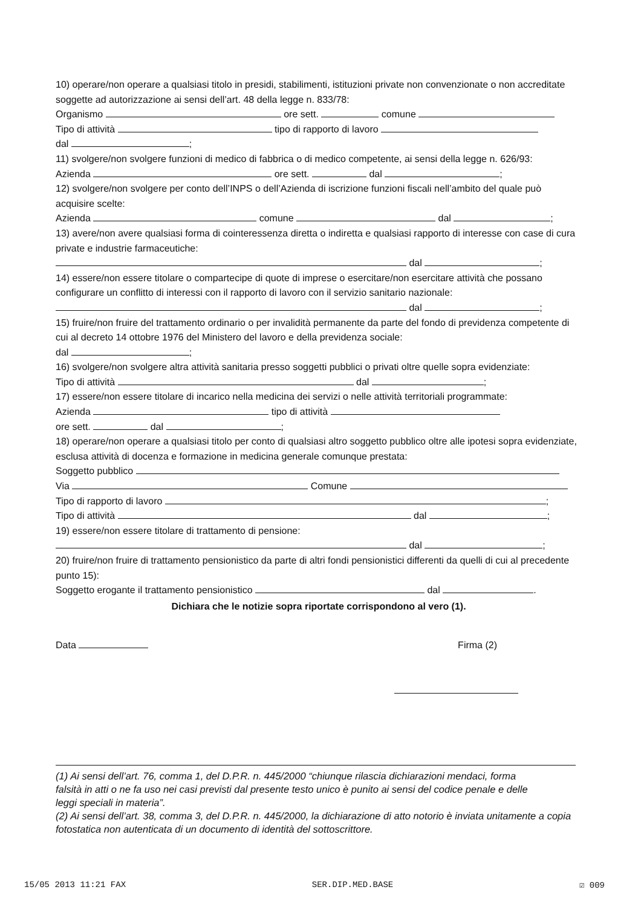10) operare/non operare a qualsiasi titolo in presidi, stabilimenti, istituzioni private non convenzionate o non accreditate soggette ad autorizzazione ai sensi dell’art. 48 della legge n. 833/78:
Organismo ore sett. comune
Tipo di attività tipo di rapporto di lavoro
dal ;
11) svolgere/non svolgere funzioni di medico di fabbrica o di medico competente, ai sensi della legge n. 626/93:
Azienda ore sett. dal ;
12) svolgere/non svolgere per conto dell’INPS o dell’Azienda di iscrizione funzioni fiscali nell’ambito del quale può acquisire scelte:
Azienda comune dal ;
13) avere/non avere qualsiasi forma di cointeressenza diretta o indiretta e qualsiasi rapporto di interesse con case di cura private e industrie farmaceutiche:
dal ;
14) essere/non essere titolare o compartecipe di quote di imprese o esercitare/non esercitare attività che possano configurare un conflitto di interessi con il rapporto di lavoro con il servizio sanitario nazionale:
dal ;
15) fruire/non fruire del trattamento ordinario o per invalidità permanente da parte del fondo di previdenza competente di cui al decreto 14 ottobre 1976 del Ministero del lavoro e della previdenza sociale:
dal ;
16) svolgere/non svolgere altra attività sanitaria presso soggetti pubblici o privati oltre quelle sopra evidenziate:
Tipo di attività dal ;
17) essere/non essere titolare di incarico nella medicina dei servizi o nelle attività territoriali programmate:
Azienda tipo di attività
ore sett. dal ;
18) operare/non operare a qualsiasi titolo per conto di qualsiasi altro soggetto pubblico oltre alle ipotesi sopra evidenziate, esclusa attività di docenza e formazione in medicina generale comunque prestata:
Soggetto pubblico
Via Comune
Tipo di rapporto di lavoro ;
Tipo di attività dal ;
19) essere/non essere titolare di trattamento di pensione:
dal ;
20) fruire/non fruire di trattamento pensionistico da parte di altri fondi pensionistici differenti da quelli di cui al precedente punto 15):
Soggetto erogante il trattamento pensionistico dal .
Dichiara che le notizie sopra riportate corrispondono al vero (1).
Data Firma (2)
(1) Ai sensi dell’art. 76, comma 1, del D.P.R. n. 445/2000 “chiunque rilascia dichiarazioni mendaci, forma
falsità in atti o ne fa uso nei casi previsti dal presente testo unico è punito ai sensi del codice penale e delle
leggi speciali in materia”.
(2) Ai sensi dell’art. 38, comma 3, del D.P.R. n. 445/2000, la dichiarazione di atto notorio è inviata unitamente a copia fotostatica non autenticata di un documento di identità del sottoscrittore.
15/05 2013 11:21 FAX SER.DIP.MED.BASE ☑ 009